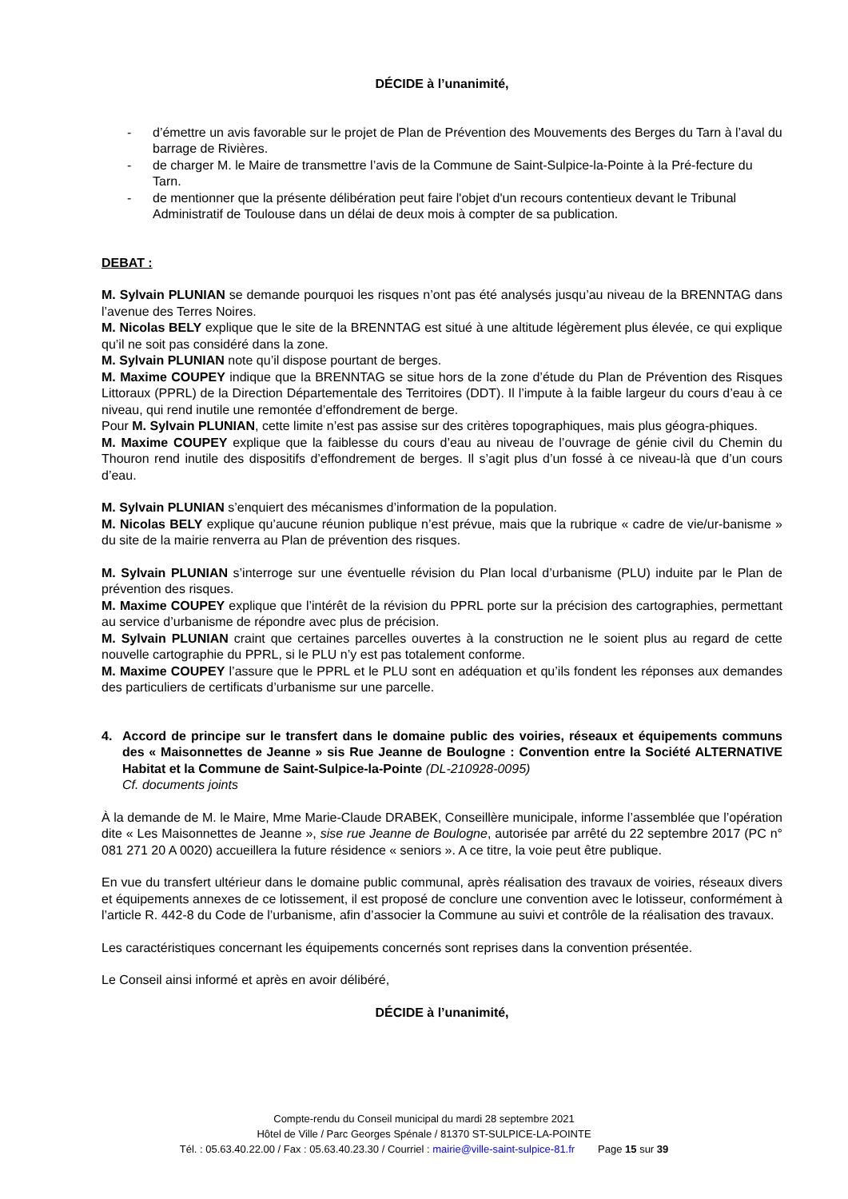DÉCIDE à l’unanimité,
- d’émettre un avis favorable sur le projet de Plan de Prévention des Mouvements des Berges du Tarn à l’aval du barrage de Rivières.
- de charger M. le Maire de transmettre l’avis de la Commune de Saint-Sulpice-la-Pointe à la Pré-fecture du Tarn.
- de mentionner que la présente délibération peut faire l'objet d'un recours contentieux devant le Tribunal Administratif de Toulouse dans un délai de deux mois à compter de sa publication.
DEBAT :
M. Sylvain PLUNIAN se demande pourquoi les risques n’ont pas été analysés jusqu’au niveau de la BRENNTAG dans l’avenue des Terres Noires.
M. Nicolas BELY explique que le site de la BRENNTAG est situé à une altitude légèrement plus élevée, ce qui explique qu’il ne soit pas considéré dans la zone.
M. Sylvain PLUNIAN note qu’il dispose pourtant de berges.
M. Maxime COUPEY indique que la BRENNTAG se situe hors de la zone d’étude du Plan de Prévention des Risques Littoraux (PPRL) de la Direction Départementale des Territoires (DDT). Il l’impute à la faible largeur du cours d’eau à ce niveau, qui rend inutile une remontée d’effondrement de berge.
Pour M. Sylvain PLUNIAN, cette limite n’est pas assise sur des critères topographiques, mais plus géogra-phiques.
M. Maxime COUPEY explique que la faiblesse du cours d’eau au niveau de l’ouvrage de génie civil du Chemin du Thouron rend inutile des dispositifs d’effondrement de berges. Il s’agit plus d’un fossé à ce niveau-là que d’un cours d’eau.
M. Sylvain PLUNIAN s’enquiert des mécanismes d’information de la population.
M. Nicolas BELY explique qu’aucune réunion publique n’est prévue, mais que la rubrique « cadre de vie/ur-banisme » du site de la mairie renverra au Plan de prévention des risques.
M. Sylvain PLUNIAN s’interroge sur une éventuelle révision du Plan local d’urbanisme (PLU) induite par le Plan de prévention des risques.
M. Maxime COUPEY explique que l’intérêt de la révision du PPRL porte sur la précision des cartographies, permettant au service d’urbanisme de répondre avec plus de précision.
M. Sylvain PLUNIAN craint que certaines parcelles ouvertes à la construction ne le soient plus au regard de cette nouvelle cartographie du PPRL, si le PLU n’y est pas totalement conforme.
M. Maxime COUPEY l’assure que le PPRL et le PLU sont en adéquation et qu’ils fondent les réponses aux demandes des particuliers de certificats d’urbanisme sur une parcelle.
4. Accord de principe sur le transfert dans le domaine public des voiries, réseaux et équipements communs des « Maisonnettes de Jeanne » sis Rue Jeanne de Boulogne : Convention entre la Société ALTERNATIVE Habitat et la Commune de Saint-Sulpice-la-Pointe (DL-210928-0095)
Cf. documents joints
À la demande de M. le Maire, Mme Marie-Claude DRABEK, Conseillère municipale, informe l’assemblée que l’opération dite « Les Maisonnettes de Jeanne », sise rue Jeanne de Boulogne, autorisée par arrêté du 22 septembre 2017 (PC n° 081 271 20 A 0020) accueillera la future résidence « seniors ». A ce titre, la voie peut être publique.
En vue du transfert ultérieur dans le domaine public communal, après réalisation des travaux de voiries, réseaux divers et équipements annexes de ce lotissement, il est proposé de conclure une convention avec le lotisseur, conformément à l’article R. 442-8 du Code de l’urbanisme, afin d’associer la Commune au suivi et contrôle de la réalisation des travaux.
Les caractéristiques concernant les équipements concernés sont reprises dans la convention présentée.
Le Conseil ainsi informé et après en avoir délibéré,
DÉCIDE à l’unanimité,
Compte-rendu du Conseil municipal du mardi 28 septembre 2021
Hôtel de Ville / Parc Georges Spénale / 81370 ST-SULPICE-LA-POINTE
Tél. : 05.63.40.22.00 / Fax : 05.63.40.23.30 / Courriel : mairie@ville-saint-sulpice-81.fr Page 15 sur 39